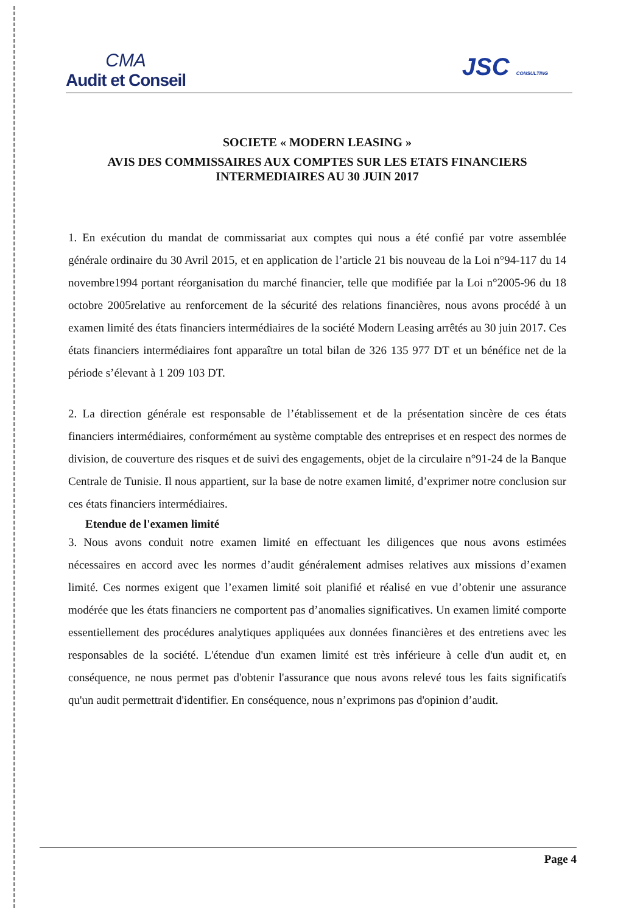CMA
Audit et Conseil
JSC CONSULTING
SOCIETE « MODERN LEASING »
AVIS DES COMMISSAIRES AUX COMPTES SUR LES ETATS FINANCIERS
INTERMEDIAIRES AU 30 JUIN 2017
1. En exécution du mandat de commissariat aux comptes qui nous a été confié par votre assemblée générale ordinaire du 30 Avril 2015, et en application de l’article 21 bis nouveau de la Loi n°94-117 du 14 novembre1994 portant réorganisation du marché financier, telle que modifiée par la Loi n°2005-96 du 18 octobre 2005relative au renforcement de la sécurité des relations financières, nous avons procédé à un examen limité des états financiers intermédiaires de la société Modern Leasing arrêtés au 30 juin 2017. Ces états financiers intermédiaires font apparaître un total bilan de 326 135 977 DT et un bénéfice net de la période s’élevant à 1 209 103 DT.
2. La direction générale est responsable de l’établissement et de la présentation sincère de ces états financiers intermédiaires, conformément au système comptable des entreprises et en respect des normes de division, de couverture des risques et de suivi des engagements, objet de la circulaire n°91-24 de la Banque Centrale de Tunisie. Il nous appartient, sur la base de notre examen limité, d’exprimer notre conclusion sur ces états financiers intermédiaires.
Etendue de l'examen limité
3. Nous avons conduit notre examen limité en effectuant les diligences que nous avons estimées nécessaires en accord avec les normes d’audit généralement admises relatives aux missions d’examen limité. Ces normes exigent que l’examen limité soit planifié et réalisé en vue d’obtenir une assurance modérée que les états financiers ne comportent pas d’anomalies significatives. Un examen limité comporte essentiellement des procédures analytiques appliquées aux données financières et des entretiens avec les responsables de la société. L'étendue d'un examen limité est très inférieure à celle d'un audit et, en conséquence, ne nous permet pas d'obtenir l'assurance que nous avons relevé tous les faits significatifs qu'un audit permettrait d'identifier. En conséquence, nous n’exprimons pas d'opinion d’audit.
Page 4